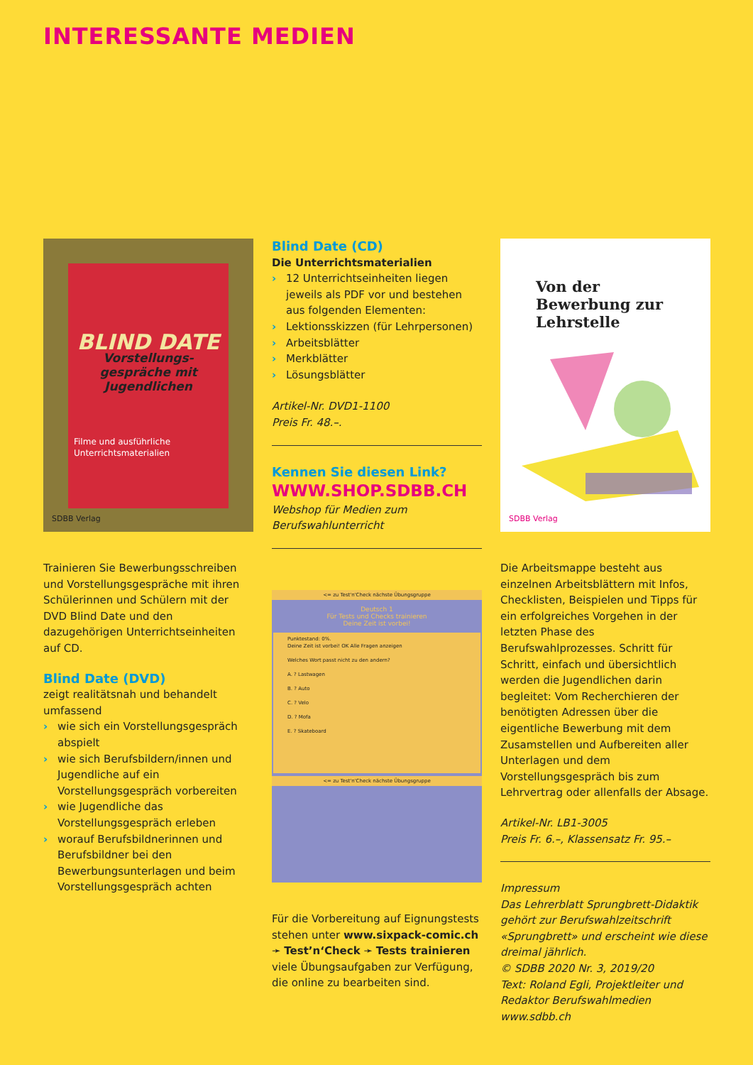INTERESSANTE MEDIEN
BLIND DATE
Vorstellungs-
gespräche mit
Jugendlichen
Filme und ausführliche
Unterrichtsmaterialien
SDBB Verlag
Trainieren Sie Bewerbungsschreiben und Vorstellungsgespräche mit ihren Schülerinnen und Schülern mit der DVD Blind Date und den dazugehörigen Unterrichtseinheiten auf CD.
Blind Date (DVD)
zeigt realitätsnah und behandelt umfassend
› wie sich ein Vorstellungsgespräch abspielt
› wie sich Berufsbildern/innen und Jugendliche auf ein Vorstellungsgespräch vorbereiten
› wie Jugendliche das Vorstellungsgespräch erleben
› worauf Berufsbildnerinnen und Berufsbildner bei den Bewerbungsunterlagen und beim Vorstellungsgespräch achten
Blind Date (CD)
Die Unterrichtsmaterialien
› 12 Unterrichtseinheiten liegen jeweils als PDF vor und bestehen aus folgenden Elementen:
› Lektionsskizzen (für Lehrpersonen)
› Arbeitsblätter
› Merkblätter
› Lösungsblätter
Artikel-Nr. DVD1-1100
Preis Fr. 48.–.
Kennen Sie diesen Link?
WWW.SHOP.SDBB.CH
Webshop für Medien zum Berufswahlunterricht
<= zu Test'n'Check nächste Übungsgruppe
Deutsch 1
Für Tests und Checks trainieren
Deine Zeit ist vorbei!
Punktestand: 0%.
Deine Zeit ist vorbei! OK Alle Fragen anzeigen
Welches Wort passt nicht zu den andern?
A. ? Lastwagen
B. ? Auto
C. ? Velo
D. ? Mofa
E. ? Skateboard
<= zu Test'n'Check nächste Übungsgruppe
Für die Vorbereitung auf Eignungstests stehen unter www.sixpack-comic.ch ➛ Test’n‘Check ➛ Tests trainieren viele Übungsaufgaben zur Verfügung, die online zu bearbeiten sind.
Von der Bewerbung zur Lehrstelle
SDBB Verlag
Die Arbeitsmappe besteht aus einzelnen Arbeitsblättern mit Infos, Checklisten, Beispielen und Tipps für ein erfolgreiches Vorgehen in der letzten Phase des Berufswahlprozesses. Schritt für Schritt, einfach und übersichtlich werden die Jugendlichen darin begleitet: Vom Recherchieren der benötigten Adressen über die eigentliche Bewerbung mit dem Zusamstellen und Aufbereiten aller Unterlagen und dem Vorstellungsgespräch bis zum Lehrvertrag oder allenfalls der Absage.
Artikel-Nr. LB1-3005
Preis Fr. 6.–, Klassensatz Fr. 95.–
Impressum
Das Lehrerblatt Sprungbrett-Didaktik gehört zur Berufswahlzeitschrift «Sprungbrett» und erscheint wie diese dreimal jährlich.
© SDBB 2020 Nr. 3, 2019/20
Text: Roland Egli, Projektleiter und Redaktor Berufswahlmedien
www.sdbb.ch